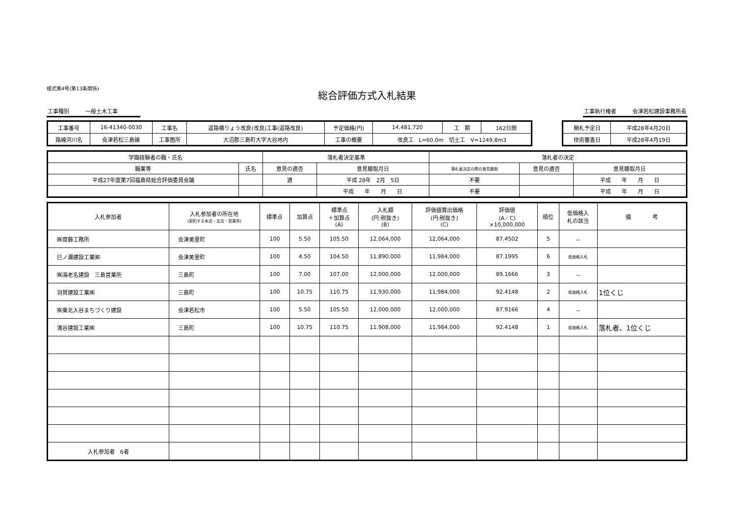様式第4号(第13条関係)
総合評価方式入札結果
工事種別　　　一般土木工事　　　　 工事執行権者　　　会津若松建設事務所長
| 工事番号 | 16-41340-0030 | 工事名 | 道路橋りょう改良(改良)工事(道路改良) | 予定価格(円) | 14,481,720 | 工 期 | 162日間 |
| 路線河川名 | 会津若松三島線 | 工事箇所 | 大沼郡三島町大字大谷地内 | 工事の概要 | 改良工 L=60.0m 切土工 V=1249.8m3 | | |
| 開札予定日 | 平成28年4月20日 |
| 技術審査日 | 平成28年4月19日 |
| 学識経験者の職・氏名 | | 落札者決定基準 | | 落札者の決定 | | |
| 職業等 | 氏名 | 意見の適否 | 意見聴取月日 | 落札者決定の際の意見聴取 | 意見の適否 | 意見聴取月日 |
| 平成27年度第7回福島県総合評価委員会議 | | 適 | 平成 28年 2月 5日 | 不要 | | 平成 年 月 日 |
| | | | 平成 年 月 日 | 不要 | | 平成 年 月 日 |
| 入札参加者 | 入札参加者の所在地 (契約する本店・支店・営業所) | 標準点 | 加算点 | 標準点 ＋加算点 (A) | 入札額 (円:税抜き) (B) | 評価値算出価格 (円:税抜き) (C) | 評価値 (A／C) ×10,000,000 | 順位 | 低価格入 札の該当 | 備 考 |
| --- | --- | --- | --- | --- | --- | --- | --- | --- | --- | --- |
| ㈱齋藤工務所 | 会津美里町 | 100 | 5.50 | 105.50 | 12,064,000 | 12,064,000 | 87.4502 | 5 | － | |
| 巳ノ瀬建設工業㈱ | 会津美里町 | 100 | 4.50 | 104.50 | 11,890,000 | 11,984,000 | 87.1995 | 6 | 低価格入札 | |
| ㈱海老名建設 三島営業所 | 三島町 | 100 | 7.00 | 107.00 | 12,000,000 | 12,000,000 | 89.1666 | 3 | － | |
| 羽賀建設工業㈱ | 三島町 | 100 | 10.75 | 110.75 | 11,930,000 | 11,984,000 | 92.4148 | 2 | 低価格入札 | 1位くじ |
| ㈱東北入谷まちづくり建設 | 会津若松市 | 100 | 5.50 | 105.50 | 12,000,000 | 12,000,000 | 87.9166 | 4 | － | |
| 滝谷建設工業㈱ | 三島町 | 100 | 10.75 | 110.75 | 11,908,000 | 11,984,000 | 92.4148 | 1 | 低価格入札 | 落札者、1位くじ |
| 入札参加者 6者 | | | | | | | | | | |